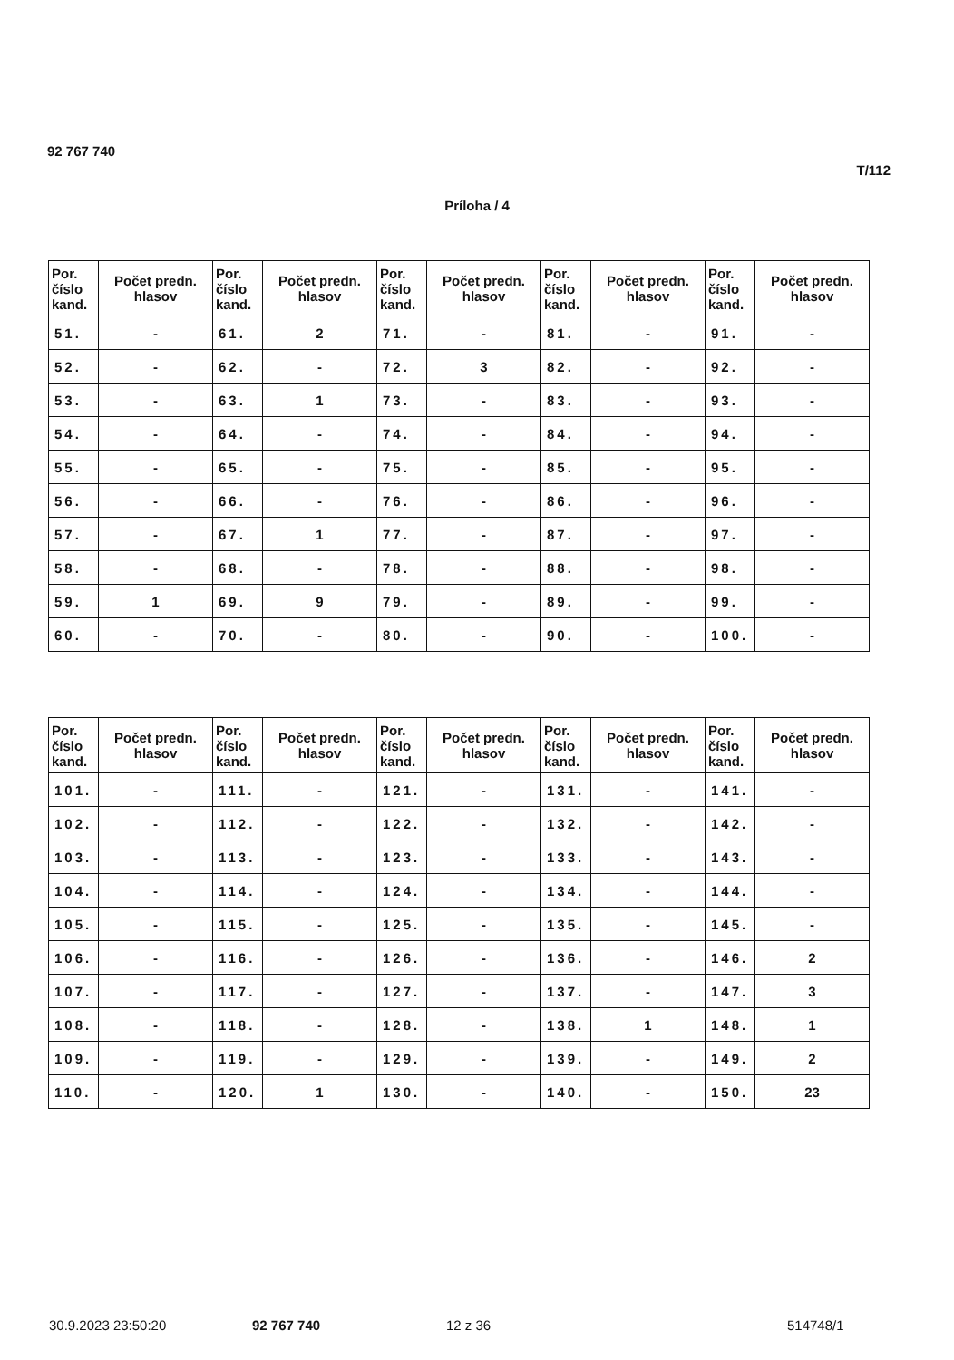92 767 740
T/112
Príloha / 4
| Por. číslo kand. | Počet predn. hlasov | Por. číslo kand. | Počet predn. hlasov | Por. číslo kand. | Počet predn. hlasov | Por. číslo kand. | Počet predn. hlasov | Por. číslo kand. | Počet predn. hlasov |
| --- | --- | --- | --- | --- | --- | --- | --- | --- | --- |
| 51. | - | 61. | 2 | 71. | - | 81. | - | 91. | - |
| 52. | - | 62. | - | 72. | 3 | 82. | - | 92. | - |
| 53. | - | 63. | 1 | 73. | - | 83. | - | 93. | - |
| 54. | - | 64. | - | 74. | - | 84. | - | 94. | - |
| 55. | - | 65. | - | 75. | - | 85. | - | 95. | - |
| 56. | - | 66. | - | 76. | - | 86. | - | 96. | - |
| 57. | - | 67. | 1 | 77. | - | 87. | - | 97. | - |
| 58. | - | 68. | - | 78. | - | 88. | - | 98. | - |
| 59. | 1 | 69. | 9 | 79. | - | 89. | - | 99. | - |
| 60. | - | 70. | - | 80. | - | 90. | - | 100. | - |
| Por. číslo kand. | Počet predn. hlasov | Por. číslo kand. | Počet predn. hlasov | Por. číslo kand. | Počet predn. hlasov | Por. číslo kand. | Počet predn. hlasov | Por. číslo kand. | Počet predn. hlasov |
| --- | --- | --- | --- | --- | --- | --- | --- | --- | --- |
| 101. | - | 111. | - | 121. | - | 131. | - | 141. | - |
| 102. | - | 112. | - | 122. | - | 132. | - | 142. | - |
| 103. | - | 113. | - | 123. | - | 133. | - | 143. | - |
| 104. | - | 114. | - | 124. | - | 134. | - | 144. | - |
| 105. | - | 115. | - | 125. | - | 135. | - | 145. | - |
| 106. | - | 116. | - | 126. | - | 136. | - | 146. | 2 |
| 107. | - | 117. | - | 127. | - | 137. | - | 147. | 3 |
| 108. | - | 118. | - | 128. | - | 138. | 1 | 148. | 1 |
| 109. | - | 119. | - | 129. | - | 139. | - | 149. | 2 |
| 110. | - | 120. | 1 | 130. | - | 140. | - | 150. | 23 |
30.9.2023 23:50:20 92 767 740 12 z 36 514748/1